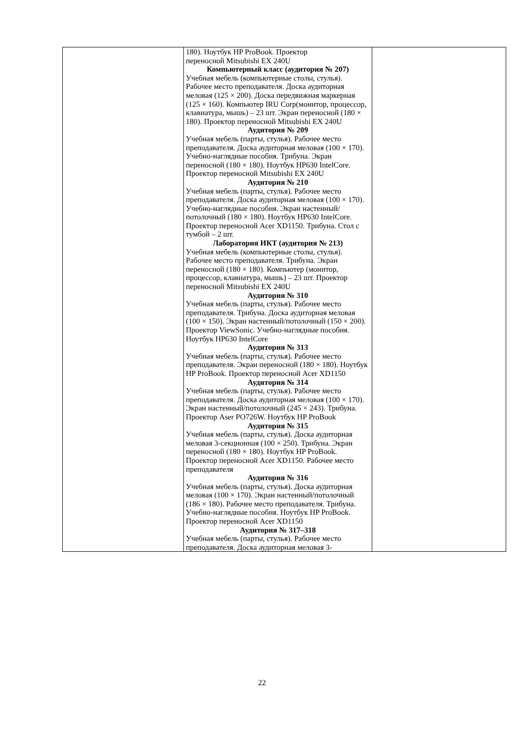| | 180). Ноутбук HP ProBook. Проектор переносной Mitsubishi EX 240U Компьютерный класс (аудитория № 207) Учебная мебель (компьютерные столы, стулья). Рабочее место преподавателя. Доска аудиторная меловая (125 × 200). Доска передвижная маркерная (125 × 160). Компьютер IRU Corp(монитор, процессор, клавиатура, мышь) – 23 шт. Экран переносной (180 × 180). Проектор переносной Mitsubishi EX 240U Аудитория № 209 Учебная мебель (парты, стулья). Рабочее место преподавателя. Доска аудиторная меловая (100 × 170). Учебно-наглядные пособия. Трибуна. Экран переносной (180 × 180). Ноутбук HP630 IntelCore. Проектор переносной Mitsubishi EX 240U Аудитория № 210 Учебная мебель (парты, стулья). Рабочее место преподавателя. Доска аудиторная меловая (100 × 170). Учебно-наглядные пособия. Экран настенный/потолочный (180 × 180). Ноутбук HP630 IntelCore. Проектор переносной Acer XD1150. Трибуна. Стол с тумбой – 2 шт. Лаборатория ИКТ (аудитория № 213) Учебная мебель (компьютерные столы, стулья). Рабочее место преподавателя. Трибуна. Экран переносной (180 × 180). Компьютер (монитор, процессор, клавиатура, мышь) – 23 шт. Проектор переносной Mitsubishi EX 240U Аудитория № 310 Учебная мебель (парты, стулья). Рабочее место преподавателя. Трибуна. Доска аудиторная меловая (100 × 150). Экран настенный/потолочный (150 × 200). Проектор ViewSonic. Учебно-наглядные пособия. Ноутбук HP630 IntelCore Аудитория № 313 Учебная мебель (парты, стулья). Рабочее место преподавателя. Экран переносной (180 × 180). Ноутбук HP ProBook. Проектор переносной Acer XD1150 Аудитория № 314 Учебная мебель (парты, стулья). Рабочее место преподавателя. Доска аудиторная меловая (100 × 170). Экран настенный/потолочный (245 × 243). Трибуна. Проектор Aser PO726W. Ноутбук HP ProBook Аудитория № 315 Учебная мебель (парты, стулья). Доска аудиторная меловая 3-секционная (100 × 250). Трибуна. Экран переносной (180 × 180). Ноутбук HP ProBook. Проектор переносной Acer XD1150. Рабочее место преподавателя Аудитория № 316 Учебная мебель (парты, стулья). Доска аудиторная меловая (100 × 170). Экран настенный/потолочный (186 × 180). Рабочее место преподавателя. Трибуна. Учебно-наглядные пособия. Ноутбук HP ProBook. Проектор переносной Acer XD1150 Аудитория № 317–318 Учебная мебель (парты, стулья). Рабочее место преподавателя. Доска аудиторная меловая 3- | |
22